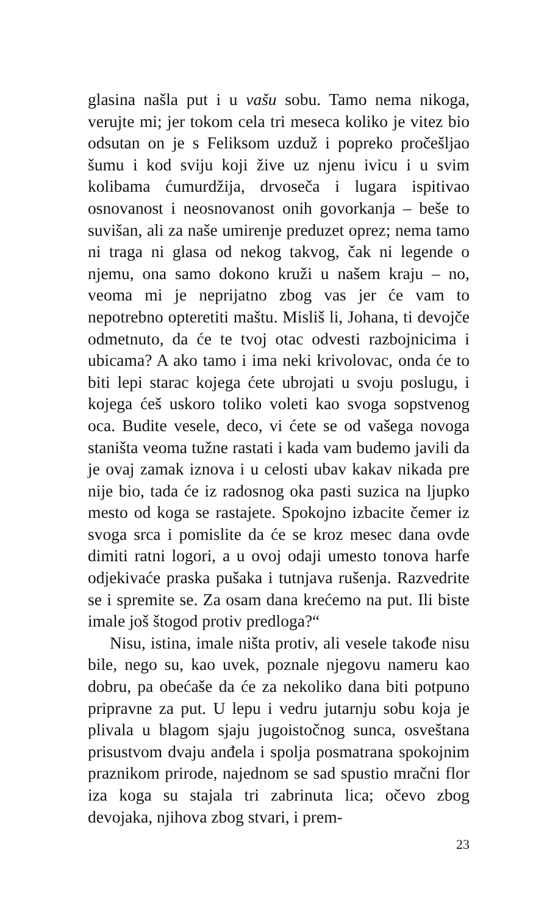glasina našla put i u vašu sobu. Tamo nema nikoga, verujte mi; jer tokom cela tri meseca koliko je vitez bio odsutan on je s Feliksom uzduž i popreko pročešljao šumu i kod sviju koji žive uz njenu ivicu i u svim kolibama ćumurdžija, drvoseča i lugara ispitivao osnovanost i neosnovanost onih govorkanja – beše to suvišan, ali za naše umirenje preduzet oprez; nema tamo ni traga ni glasa od nekog takvog, čak ni legende o njemu, ona samo dokono kruži u našem kraju – no, veoma mi je neprijatno zbog vas jer će vam to nepotrebno opteretiti maštu. Misliš li, Johana, ti devojče odmetnuto, da će te tvoj otac odvesti razbojnicima i ubicama? A ako tamo i ima neki krivolovac, onda će to biti lepi starac kojega ćete ubrojati u svoju poslugu, i kojega ćeš uskoro toliko voleti kao svoga sopstvenog oca. Budite vesele, deco, vi ćete se od vašega novoga staništa veoma tužne rastati i kada vam budemo javili da je ovaj zamak iznova i u celosti ubav kakav nikada pre nije bio, tada će iz radosnog oka pasti suzica na ljupko mesto od koga se rastajete. Spokojno izbacite čemer iz svoga srca i pomislite da će se kroz mesec dana ovde dimiti ratni logori, a u ovoj odaji umesto tonova harfe odjekivaće praska pušaka i tutnjava rušenja. Razvedrite se i spremite se. Za osam dana krećemo na put. Ili biste imale još štogod protiv predloga?“
Nisu, istina, imale ništa protiv, ali vesele takođe nisu bile, nego su, kao uvek, poznale njegovu nameru kao dobru, pa obećaše da će za nekoliko dana biti potpuno pripravne za put. U lepu i vedru jutarnju sobu koja je plivala u blagom sjaju jugoistočnog sunca, osveštana prisustvom dvaju anđela i spolja posmatrana spokojnim praznikom prirode, najednom se sad spustio mračni flor iza koga su stajala tri zabrinuta lica; očevo zbog devojaka, njihova zbog stvari, i prem-
23